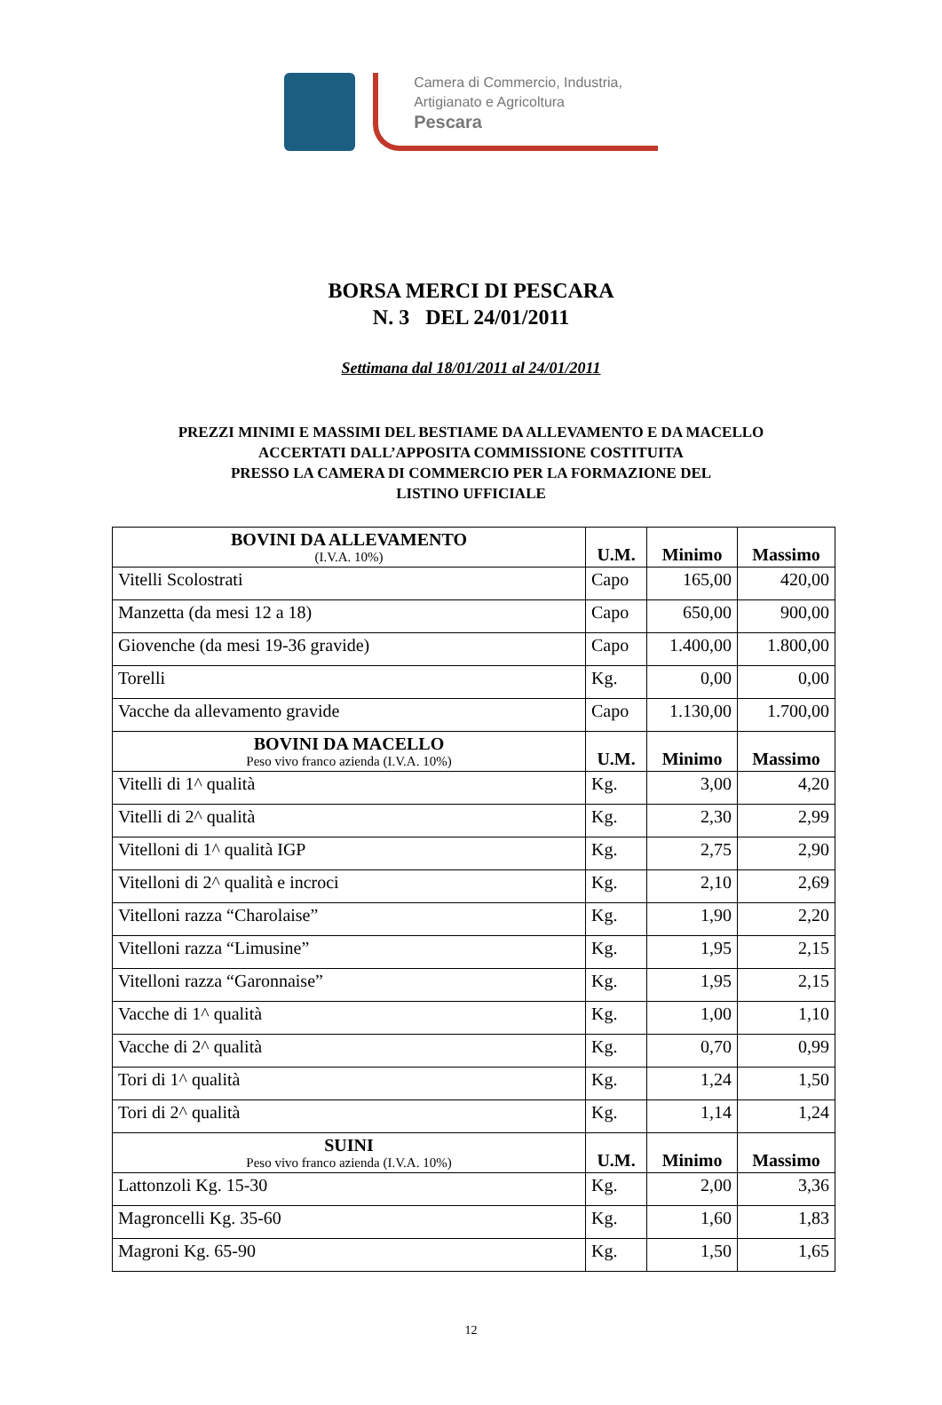Camera di Commercio, Industria,
Artigianato e Agricoltura
Pescara
BORSA MERCI DI PESCARA
N. 3 DEL 24/01/2011
Settimana dal 18/01/2011 al 24/01/2011
PREZZI MINIMI E MASSIMI DEL BESTIAME DA ALLEVAMENTO E DA MACELLO
ACCERTATI DALL’APPOSITA COMMISSIONE COSTITUITA
PRESSO LA CAMERA DI COMMERCIO PER LA FORMAZIONE DEL
LISTINO UFFICIALE
| BOVINI DA ALLEVAMENTO (I.V.A. 10%) | U.M. | Minimo | Massimo |
| --- | --- | --- | --- |
| Vitelli Scolostrati | Capo | 165,00 | 420,00 |
| Manzetta (da mesi 12 a 18) | Capo | 650,00 | 900,00 |
| Giovenche (da mesi 19-36 gravide) | Capo | 1.400,00 | 1.800,00 |
| Torelli | Kg. | 0,00 | 0,00 |
| Vacche da allevamento gravide | Capo | 1.130,00 | 1.700,00 |
| BOVINI DA MACELLO Peso vivo franco azienda (I.V.A. 10%) | U.M. | Minimo | Massimo |
| Vitelli di 1^ qualità | Kg. | 3,00 | 4,20 |
| Vitelli di 2^ qualità | Kg. | 2,30 | 2,99 |
| Vitelloni di 1^ qualità IGP | Kg. | 2,75 | 2,90 |
| Vitelloni di 2^ qualità e incroci | Kg. | 2,10 | 2,69 |
| Vitelloni razza “Charolaise” | Kg. | 1,90 | 2,20 |
| Vitelloni razza “Limusine” | Kg. | 1,95 | 2,15 |
| Vitelloni razza “Garonnaise” | Kg. | 1,95 | 2,15 |
| Vacche di 1^ qualità | Kg. | 1,00 | 1,10 |
| Vacche di 2^ qualità | Kg. | 0,70 | 0,99 |
| Tori di 1^ qualità | Kg. | 1,24 | 1,50 |
| Tori di 2^ qualità | Kg. | 1,14 | 1,24 |
| SUINI Peso vivo franco azienda (I.V.A. 10%) | U.M. | Minimo | Massimo |
| Lattonzoli Kg. 15-30 | Kg. | 2,00 | 3,36 |
| Magroncelli Kg. 35-60 | Kg. | 1,60 | 1,83 |
| Magroni Kg. 65-90 | Kg. | 1,50 | 1,65 |
12